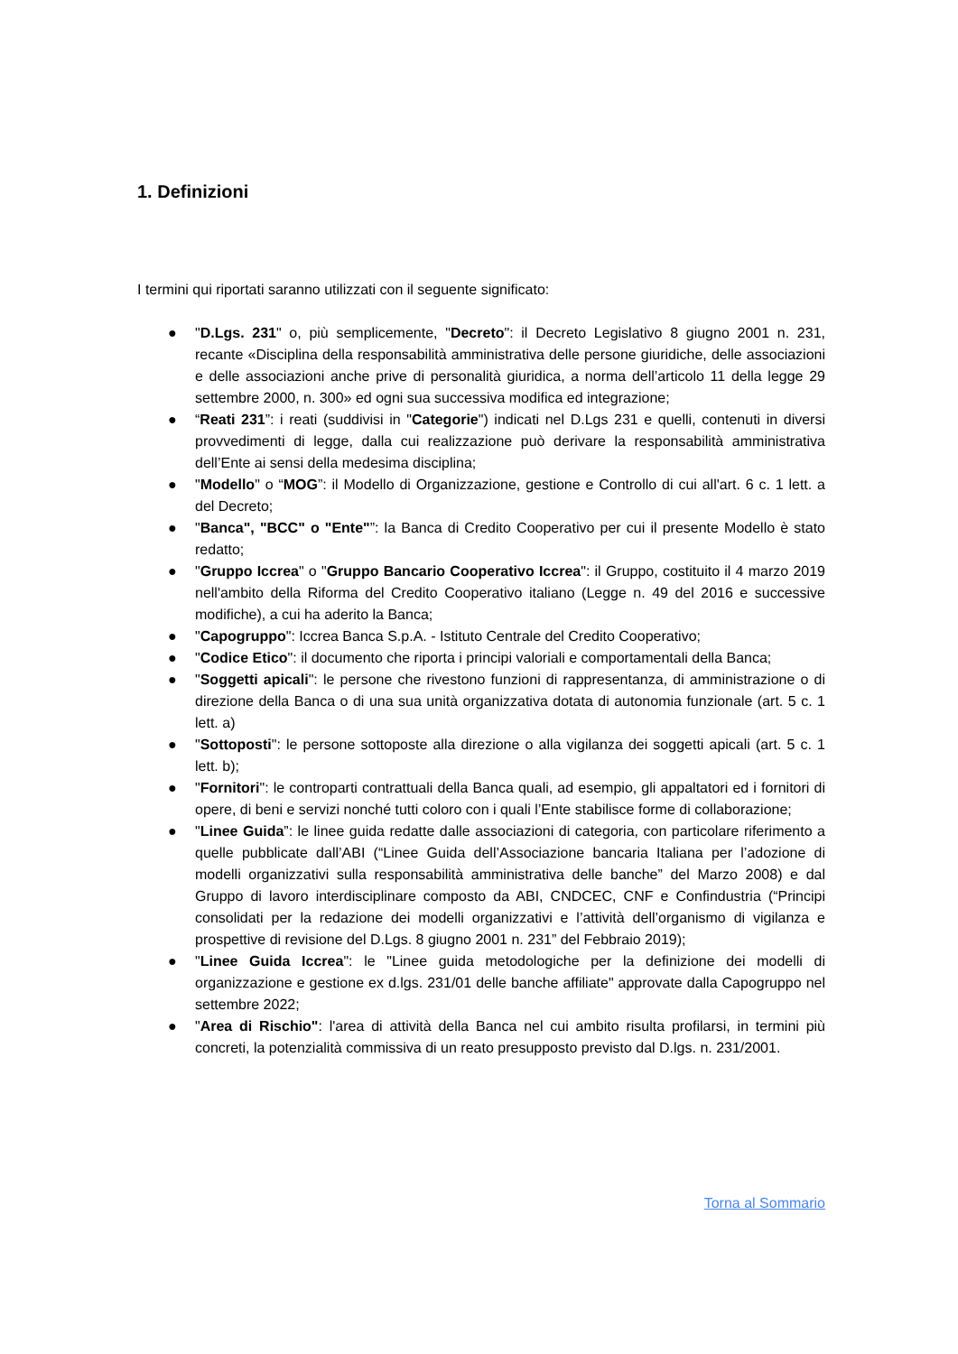1. Definizioni
I termini qui riportati saranno utilizzati con il seguente significato:
● "D.Lgs. 231" o, più semplicemente, "Decreto": il Decreto Legislativo 8 giugno 2001 n. 231, recante «Disciplina della responsabilità amministrativa delle persone giuridiche, delle associazioni e delle associazioni anche prive di personalità giuridica, a norma dell’articolo 11 della legge 29 settembre 2000, n. 300» ed ogni sua successiva modifica ed integrazione;
● “Reati 231”: i reati (suddivisi in "Categorie") indicati nel D.Lgs 231 e quelli, contenuti in diversi provvedimenti di legge, dalla cui realizzazione può derivare la responsabilità amministrativa dell’Ente ai sensi della medesima disciplina;
● "Modello" o “MOG”: il Modello di Organizzazione, gestione e Controllo di cui all'art. 6 c. 1 lett. a del Decreto;
● "Banca", "BCC" o "Ente"”: la Banca di Credito Cooperativo per cui il presente Modello è stato redatto;
● "Gruppo Iccrea" o "Gruppo Bancario Cooperativo Iccrea": il Gruppo, costituito il 4 marzo 2019 nell'ambito della Riforma del Credito Cooperativo italiano (Legge n. 49 del 2016 e successive modifiche), a cui ha aderito la Banca;
● "Capogruppo": Iccrea Banca S.p.A. - Istituto Centrale del Credito Cooperativo;
● "Codice Etico": il documento che riporta i principi valoriali e comportamentali della Banca;
● "Soggetti apicali": le persone che rivestono funzioni di rappresentanza, di amministrazione o di direzione della Banca o di una sua unità organizzativa dotata di autonomia funzionale (art. 5 c. 1 lett. a)
● "Sottoposti": le persone sottoposte alla direzione o alla vigilanza dei soggetti apicali (art. 5 c. 1 lett. b);
● "Fornitori": le controparti contrattuali della Banca quali, ad esempio, gli appaltatori ed i fornitori di opere, di beni e servizi nonché tutti coloro con i quali l’Ente stabilisce forme di collaborazione;
● "Linee Guida”: le linee guida redatte dalle associazioni di categoria, con particolare riferimento a quelle pubblicate dall’ABI (“Linee Guida dell’Associazione bancaria Italiana per l’adozione di modelli organizzativi sulla responsabilità amministrativa delle banche” del Marzo 2008) e dal Gruppo di lavoro interdisciplinare composto da ABI, CNDCEC, CNF e Confindustria (“Principi consolidati per la redazione dei modelli organizzativi e l’attività dell’organismo di vigilanza e prospettive di revisione del D.Lgs. 8 giugno 2001 n. 231” del Febbraio 2019);
● "Linee Guida Iccrea": le "Linee guida metodologiche per la definizione dei modelli di organizzazione e gestione ex d.lgs. 231/01 delle banche affiliate" approvate dalla Capogruppo nel settembre 2022;
● "Area di Rischio": l'area di attività della Banca nel cui ambito risulta profilarsi, in termini più concreti, la potenzialità commissiva di un reato presupposto previsto dal D.lgs. n. 231/2001.
Torna al Sommario